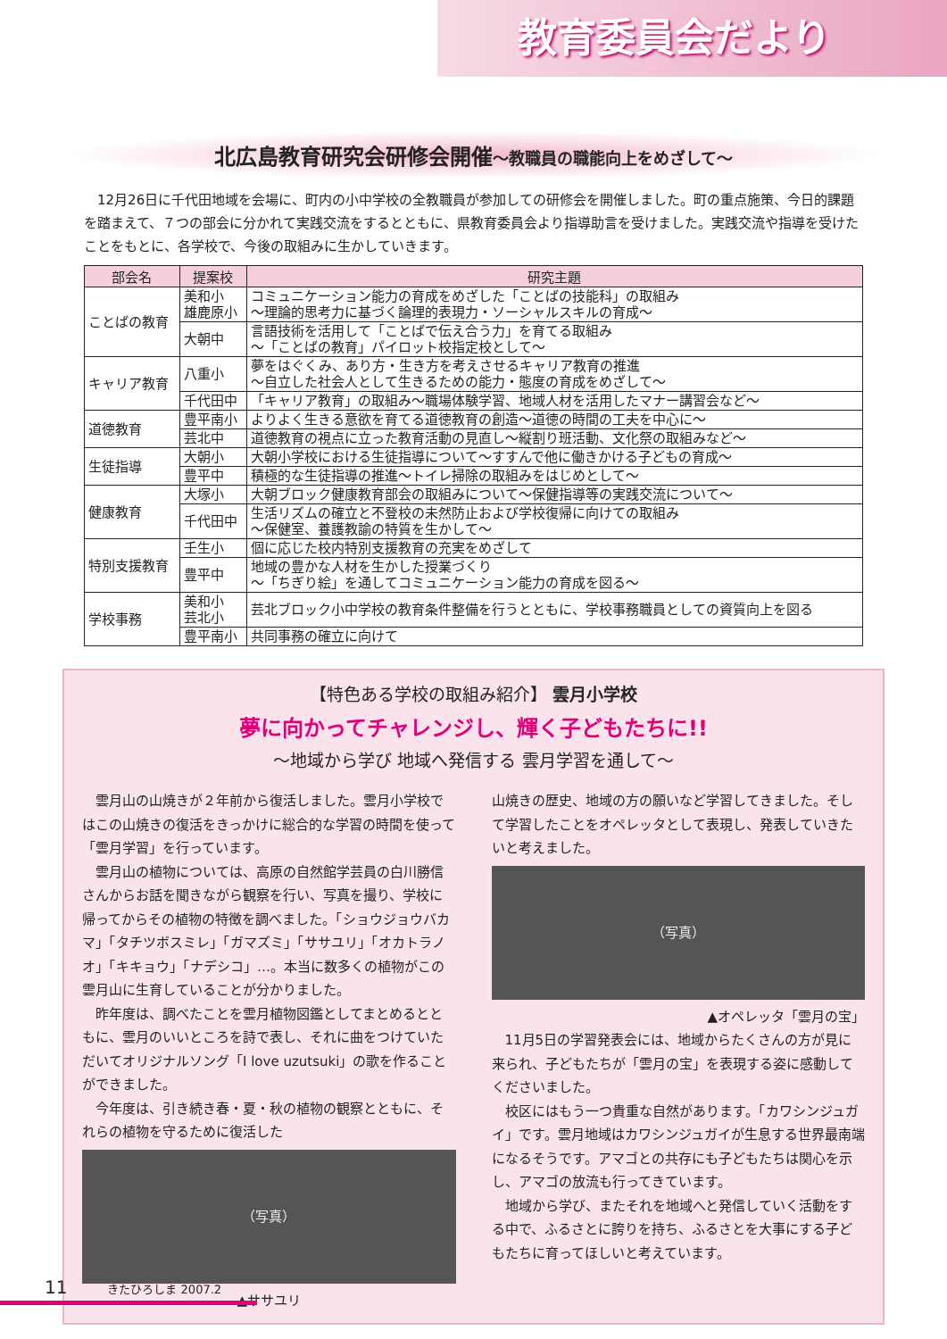教育委員会だより
北広島教育研究会研修会開催〜教職員の職能向上をめざして〜
12月26日に千代田地域を会場に、町内の小中学校の全教職員が参加しての研修会を開催しました。町の重点施策、今日的課題を踏まえて、７つの部会に分かれて実践交流をするとともに、県教育委員会より指導助言を受けました。実践交流や指導を受けたことをもとに、各学校で、今後の取組みに生かしていきます。
| 部会名 | 提案校 | 研究主題 |
| --- | --- | --- |
| ことばの教育 | 美和小 雄鹿原小 | コミュニケーション能力の育成をめざした「ことばの技能科」の取組み 〜理論的思考力に基づく論理的表現力・ソーシャルスキルの育成〜 |
| | 大朝中 | 言語技術を活用して「ことばで伝え合う力」を育てる取組み 〜「ことばの教育」パイロット校指定校として〜 |
| キャリア教育 | 八重小 | 夢をはぐくみ、あり方・生き方を考えさせるキャリア教育の推進 〜自立した社会人として生きるための能力・態度の育成をめざして〜 |
| | 千代田中 | 「キャリア教育」の取組み〜職場体験学習、地域人材を活用したマナー講習会など〜 |
| 道徳教育 | 豊平南小 | よりよく生きる意欲を育てる道徳教育の創造〜道徳の時間の工夫を中心に〜 |
| | 芸北中 | 道徳教育の視点に立った教育活動の見直し〜縦割り班活動、文化祭の取組みなど〜 |
| 生徒指導 | 大朝小 | 大朝小学校における生徒指導について〜すすんで他に働きかける子どもの育成〜 |
| | 豊平中 | 積極的な生徒指導の推進〜トイレ掃除の取組みをはじめとして〜 |
| 健康教育 | 大塚小 | 大朝ブロック健康教育部会の取組みについて〜保健指導等の実践交流について〜 |
| | 千代田中 | 生活リズムの確立と不登校の未然防止および学校復帰に向けての取組み 〜保健室、養護教諭の特質を生かして〜 |
| 特別支援教育 | 壬生小 | 個に応じた校内特別支援教育の充実をめざして |
| | 豊平中 | 地域の豊かな人材を生かした授業づくり 〜「ちぎり絵」を通してコミュニケーション能力の育成を図る〜 |
| 学校事務 | 美和小 芸北小 | 芸北ブロック小中学校の教育条件整備を行うとともに、学校事務職員としての資質向上を図る |
| | 豊平南小 | 共同事務の確立に向けて |
【特色ある学校の取組み紹介】 雲月小学校
夢に向かってチャレンジし、輝く子どもたちに!!
〜地域から学び 地域へ発信する 雲月学習を通して〜
　雲月山の山焼きが２年前から復活しました。雲月小学校ではこの山焼きの復活をきっかけに総合的な学習の時間を使って「雲月学習」を行っています。
　雲月山の植物については、高原の自然館学芸員の白川勝信さんからお話を聞きながら観察を行い、写真を撮り、学校に帰ってからその植物の特徴を調べました。「ショウジョウバカマ」「タチツボスミレ」「ガマズミ」「ササユリ」「オカトラノオ」「キキョウ」「ナデシコ」…。本当に数多くの植物がこの雲月山に生育していることが分かりました。
　昨年度は、調べたことを雲月植物図鑑としてまとめるとともに、雲月のいいところを詩で表し、それに曲をつけていただいてオリジナルソング「I love uzutsuki」の歌を作ることができました。
　今年度は、引き続き春・夏・秋の植物の観察とともに、それらの植物を守るために復活した
（写真）
▲ササユリ
山焼きの歴史、地域の方の願いなど学習してきました。そして学習したことをオペレッタとして表現し、発表していきたいと考えました。
（写真）
▲オペレッタ「雲月の宝」
　11月5日の学習発表会には、地域からたくさんの方が見に来られ、子どもたちが「雲月の宝」を表現する姿に感動してくださいました。
　校区にはもう一つ貴重な自然があります。「カワシンジュガイ」です。雲月地域はカワシンジュガイが生息する世界最南端になるそうです。アマゴとの共存にも子どもたちは関心を示し、アマゴの放流も行ってきています。
　地域から学び、またそれを地域へと発信していく活動をする中で、ふるさとに誇りを持ち、ふるさとを大事にする子どもたちに育ってほしいと考えています。
11 きたひろしま 2007.2